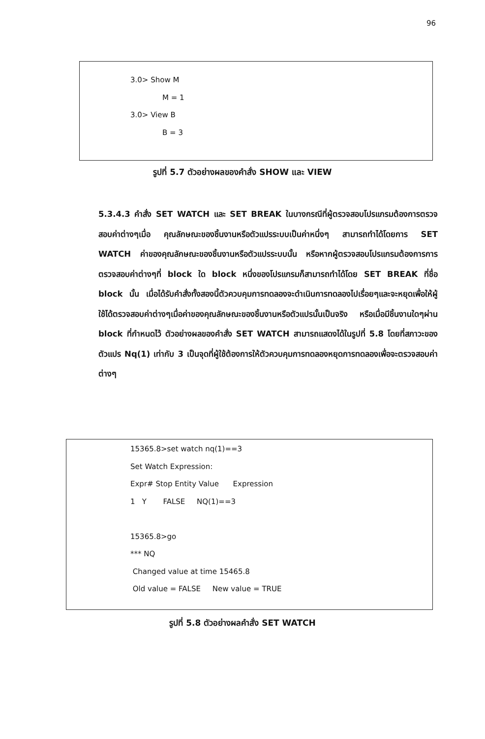96
3.0> Show M
M = 1
3.0> View B
B = 3
รูปที่ 5.7 ตัวอย่างผลของคำสั่ง SHOW และ VIEW
5.3.4.3 คำสั่ง SET WATCH และ SET BREAK ในบางกรณีที่ผู้ตรวจสอบโปรแกรมต้องการตรวจสอบค่าต่างๆเมื่อ คุณลักษณะของชิ้นงานหรือตัวแปรระบบเป็นค่าหนึ่งๆ สามารถทำได้โดยการ SET WATCH ค่าของคุณลักษณะของชิ้นงานหรือตัวแปรระบบนั้น หรือหากผู้ตรวจสอบโปรแกรมต้องการการตรวจสอบค่าต่างๆที่ block ใด block หนึ่งของโปรแกรมก็สามารถทำได้โดย SET BREAK ที่ชื่อ block นั้น เมื่อได้รับคำสั่งทั้งสองนี้ตัวควบคุมการทดลองจะดำเนินการทดลองไปเรื่อยๆและจะหยุดเพื่อให้ผู้ใช้ได้ตรวจสอบค่าต่างๆเมื่อค่าของคุณลักษณะของชิ้นงานหรือตัวแปรนั้นเป็นจริง หรือเมื่อมีชิ้นงานใดๆผ่าน block ที่กำหนดไว้ ตัวอย่างผลของคำสั่ง SET WATCH สามารถแสดงได้ในรูปที่ 5.8 โดยที่สภาวะของตัวแปร Nq(1) เท่ากับ 3 เป็นจุดที่ผู้ใช้ต้องการให้ตัวควบคุมการทดลองหยุดการทดลองเพื่อจะตรวจสอบค่าต่างๆ
15365.8>set watch nq(1)==3
Set Watch Expression:
Expr# Stop Entity Value Expression
1 Y FALSE NQ(1)==3
15365.8>go
*** NQ
Changed value at time 15465.8
Old value = FALSE New value = TRUE
รูปที่ 5.8 ตัวอย่างผลคำสั่ง SET WATCH